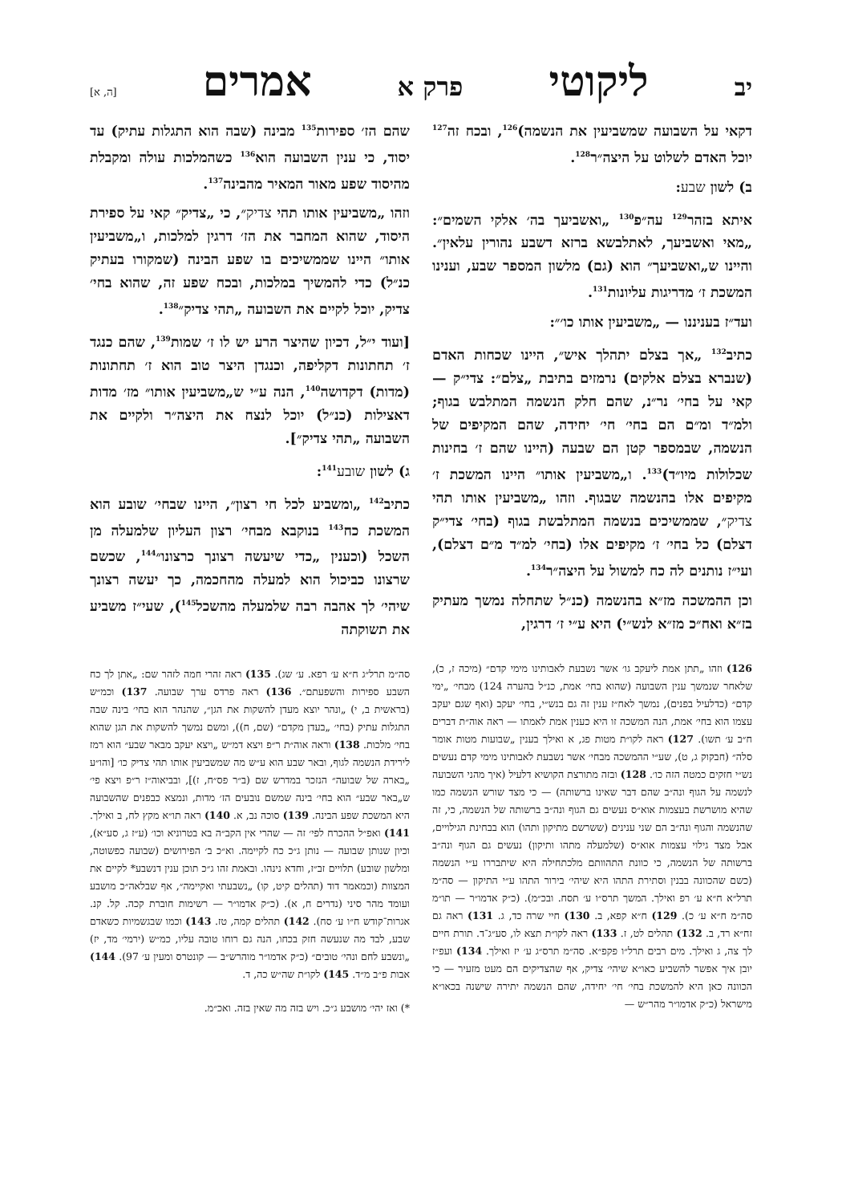יב ליקוטי פרק א אמרים [ה, א]
דקאי על השבועה שמשביעין את הנשמה)<sup>126</sup>, ובכח זה<sup>127</sup> יוכל האדם לשלוט על היצה״ר<sup>128</sup>.
ב) לשון שבע:
איתא בזהר<sup>129</sup> עה״פ<sup>130</sup> „ואשביעך בה׳ אלקי השמים״: „מאי ואשביעך, לאתלבשא ברזא דשבע נהורין עלאין״. והיינו ש„ואשביעך״ הוא (גם) מלשון המספר שבע, וענינו המשכת ז׳ מדריגות עליונות<sup>131</sup>.
ועד״ז בעניננו — „משביעין אותו כו׳״:
כתיב<sup>132</sup> „אך בצלם יתהלך איש״, היינו שכחות האדם (שנברא בצלם אלקים) נרמזים בתיבת „צלם״: צדי״ק — קאי על בחי׳ נר״נ, שהם חלק הנשמה המתלבש בגוף; ולמ״ד ומ״ם הם בחי׳ חי׳ יחידה, שהם המקיפים של הנשמה, שבמספר קטן הם שבעה (היינו שהם ז׳ בחינות שכלולות מיו״ד)<sup>133</sup>. ו„משביעין אותו״ היינו המשכת ז׳ מקיפים אלו בהנשמה שבגוף. וזהו „משביעין אותו תהי צדיק״, שממשיכים בנשמה המתלבשת בגוף (בחי׳ צדי״ק דצלם) כל בחי׳ ז׳ מקיפים אלו (בחי׳ למ״ד מ״ם דצלם), ועי״ז נותנים לה כח למשול על היצה״ר<sup>134</sup>.
וכן ההמשכה מז״א בהנשמה (כנ״ל שתחלה נמשך מעתיק בז״א ואח״כ מז״א לנש״י) היא ע״י ז׳ דרגין,
126) וזהו „תתן אמת ליעקב גו׳ אשר נשבעת לאבותינו מימי קדם״ (מיכה ז, כ), שלאחר שנמשך ענין השבועה (שהוא בחי׳ אמת, כנ״ל בהערה 124) מבחי׳ „ימי קדם״ (כדלעיל בפנים), נמשך לאח״ז ענין זה גם בנש״י, בחי׳ יעקב (ואף שגם יעקב עצמו הוא בחי׳ אמת, הנה המשכה זו היא כענין אמת לאמתו — ראה אוה״ת דברים ח״ב ע׳ תשו). 127) ראה לקו״ת מטות פג, א ואילך בענין „שבועות מטות אומר סלה״ (חבקוק ג, ט), שע״י ההמשכה מבחי׳ אשר נשבעת לאבותינו מימי קדם נעשים נש״י חזקים כמטה הזה כו׳. 128) ובזה מתורצת הקושיא דלעיל (איך מהני השבועה לנשמה על הגוף ונה״ב שהם דבר שאינו ברשותה) — כי מצד שורש הנשמה כמו שהיא מושרשת בעצמות אוא״ס נעשים גם הגוף ונה״ב ברשותה של הנשמה, כי, זה שהנשמה והגוף ונה״ב הם שני ענינים (ששרשם מתיקון ותהו) הוא בבחינת הגילויים, אבל מצד גילוי עצמות אוא״ס (שלמעלה מתהו ותיקון) נעשים גם הגוף ונה״ב ברשותה של הנשמה, כי כוונת התהוותם מלכתחילה היא שיתבררו ע״י הנשמה (כשם שהכוונה בבנין וסתירת התהו היא שיהי׳ בירור התהו ע״י התיקון — סה״מ תרל״א ח״א ע׳ רפ ואילך. המשך תרס״ו ע׳ תסח. ובכ״מ). (כ״ק אדמו״ר — תו״מ סה״מ ח״א ע׳ כ). 129) ח״א קפא, ב. 130) חיי שרה כד, ג. 131) ראה גם זח״א רד, ב. 132) תהלים לט, ז. 133) ראה לקו״ת תצא לו, סע״ג־ד. תורת חיים לך צה, ג ואילך. מים רבים תרל״ו פקפ״א. סה״מ תרס״ג ע׳ יז ואילך. 134) ועפ״ז יובן איך אפשר להשביע כאו״א שיהי׳ צדיק, אף שהצדיקים הם מעט מזעיר — כי הכוונה כאן היא להמשכת בחי׳ חי׳ יחידה, שהם הנשמה יתירה שישנה בכאו״א מישראל (כ״ק אדמו״ר מהר״ש —
שהם הז׳ ספירות<sup>135</sup> מבינה (שבה הוא התגלות עתיק) עד יסוד, כי ענין השבועה הוא<sup>136</sup> כשהמלכות עולה ומקבלת מהיסוד שפע מאור המאיר מהבינה<sup>137</sup>.
וזהו „משביעין אותו תהי צדיק״, כי „צדיק״ קאי על ספירת היסוד, שהוא המחבר את הז׳ דרגין למלכות, ו„משביעין אותו״ היינו שממשיכים בו שפע הבינה (שמקורו בעתיק כנ״ל) כדי להמשיך במלכות, ובכח שפע זה, שהוא בחי׳ צדיק, יוכל לקיים את השבועה „תהי צדיק״<sup>138</sup>.
[ועוד י״ל, דכיון שהיצר הרע יש לו ז׳ שמות<sup>139</sup>, שהם כנגד ז׳ תחתונות דקליפה, וכנגדן היצר טוב הוא ז׳ תחתונות (מדות) דקדושה<sup>140</sup>, הנה ע״י ש„משביעין אותו״ מז׳ מדות דאצילות (כנ״ל) יוכל לנצח את היצה״ר ולקיים את השבועה „תהי צדיק״].
ג) לשון שובע<sup>141</sup>:
כתיב<sup>142</sup> „ומשביע לכל חי רצון״, היינו שבחי׳ שובע הוא המשכת כח<sup>143</sup> בנוקבא מבחי׳ רצון העליון שלמעלה מן השכל (וכענין „כדי שיעשה רצונך כרצונו״<sup>144</sup>, שכשם שרצונו כביכול הוא למעלה מהחכמה, כך יעשה רצונך שיהי׳ לך אהבה רבה שלמעלה מהשכל<sup>145</sup>), שעי״ז משביע את תשוקתה
סה״מ תרל״ג ח״א ע׳ רפא. ע׳ שג). 135) ראה זהרי חמה לזהר שם: „אתן לך כח השבע ספירות והשפעתם״. 136) ראה פרדס ערך שבועה. 137) וכמ״ש (בראשית ב, י) „ונהר יוצא מעדן להשקות את הגן״, שהנהר הוא בחי׳ בינה שבה התגלות עתיק (בחי׳ „בעדן מקדם״ (שם, ח)), ומשם נמשך להשקות את הגן שהוא בחי׳ מלכות. 138) וראה אוה״ת ר״פ ויצא דמ״ש „ויצא יעקב מבאר שבע״ הוא רמז לירידת הנשמה לגוף, ובאר שבע הוא ע״ש מה שמשביעין אותו תהי צדיק כו׳ [והו״ע „בארה של שבועה״ הנזכר במדרש שם (ב״ר פס״ח, ז)], ובביאוה״ז ר״פ ויצא פי׳ ש„באר שבע״ הוא בחי׳ בינה שמשם נובעים הז׳ מדות, ונמצא כבפנים שהשבועה היא המשכת שפע הבינה. 139) סוכה נב, א. 140) ראה תו״א מקץ לח, ב ואילך. 141) ואפ״ל ההכרח לפי׳ זה — שהרי אין הקב״ה בא בטרוניא וכו׳ (ע״ז ג, סע״א), וכיון שנותן שבועה — נותן ג״כ כח לקיימה. וא״כ ב׳ הפירושים (שבועה כפשוטה, ומלשון שובע) תלויים זב״ז, וחדא נינהו. ובאמת זהו ג״כ תוכן ענין דנשבע* לקיים את המצוות (וכמאמר דוד (תהלים קיט, קו) „נשבעתי ואקיימה״, אף שבלאה״כ מושבע ועומד מהר סיני (נדרים ח, א). (כ״ק אדמו״ר — רשימות חוברת קכה. קל. קנ. אגרות־קודש ח״ו ע׳ סח). 142) תהלים קמה, טז. 143) וכמו שבגשמיות כשאדם שבע, לבד מה שנעשה חזק בכחו, הנה גם רוחו טובה עליו, כמ״ש (ירמי׳ מד, יז) „ונשבע לחם ונהי׳ טובים״ (כ״ק אדמו״ר מוהרש״ב — קונטרס ומעין ע׳ 97). 144) אבות פ״ב מ״ד. 145) לקו״ת שה״ש כה, ד.
*) ואז יהי׳ מושבע ג״כ. ויש בזה מה שאין בזה. ואכ״מ.